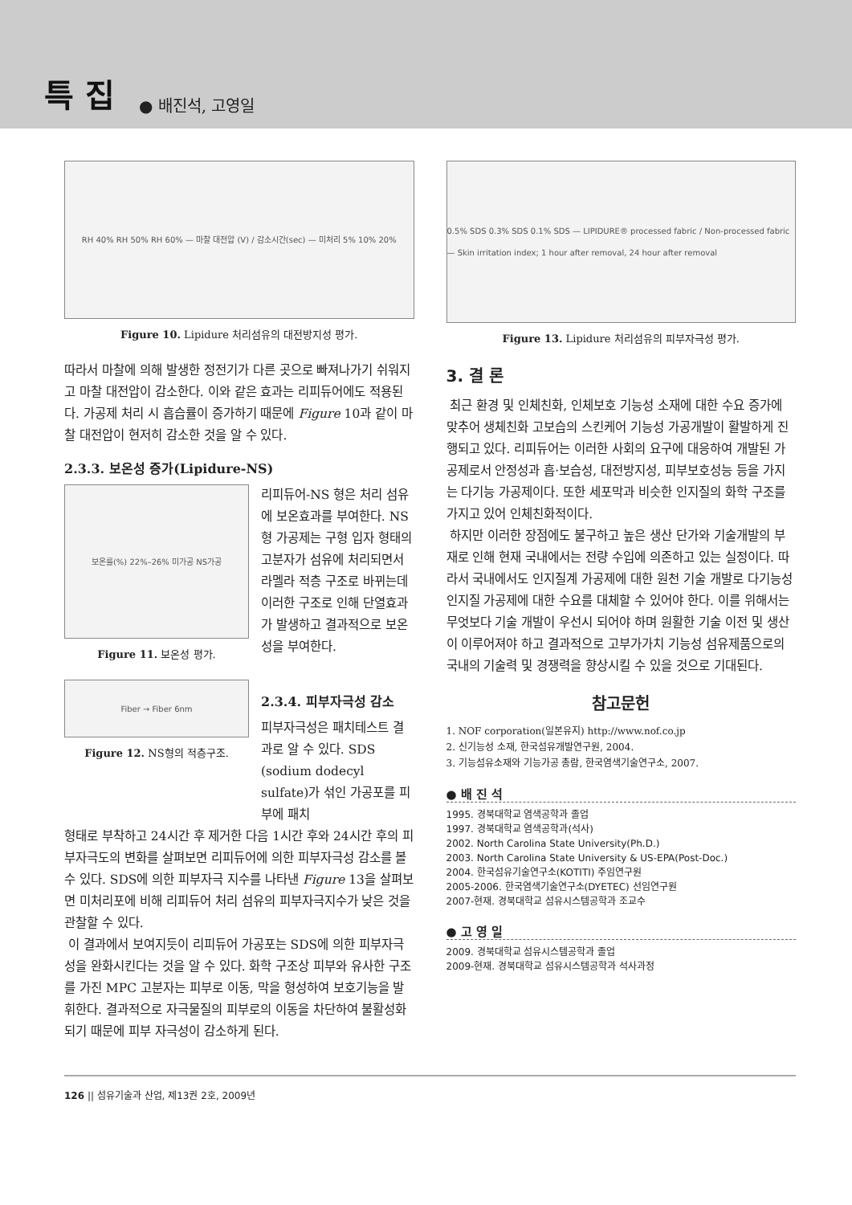특 집 ● 배진석, 고영일
RH 40% RH 50% RH 60% — 마찰 대전압 (V) / 감소시간(sec) — 미처리 5% 10% 20%
Figure 10. Lipidure 처리섬유의 대전방지성 평가.
따라서 마찰에 의해 발생한 정전기가 다른 곳으로 빠져나가기 쉬워지고 마찰 대전압이 감소한다. 이와 같은 효과는 리피듀어에도 적용된다. 가공제 처리 시 흡습률이 증가하기 때문에 Figure 10과 같이 마찰 대전압이 현저히 감소한 것을 알 수 있다.
2.3.3. 보온성 증가(Lipidure-NS)
보온률(%) 22%–26% 미가공 NS가공
Figure 11. 보온성 평가.
리피듀어-NS 형은 처리 섬유에 보온효과를 부여한다. NS 형 가공제는 구형 입자 형태의 고분자가 섬유에 처리되면서 라멜라 적층 구조로 바뀌는데 이러한 구조로 인해 단열효과가 발생하고 결과적으로 보온성을 부여한다.
Fiber → Fiber 6nm
Figure 12. NS형의 적층구조.
2.3.4. 피부자극성 감소
피부자극성은 패치테스트 결과로 알 수 있다. SDS (sodium dodecyl sulfate)가 섞인 가공포를 피부에 패치
형태로 부착하고 24시간 후 제거한 다음 1시간 후와 24시간 후의 피부자극도의 변화를 살펴보면 리피듀어에 의한 피부자극성 감소를 볼 수 있다. SDS에 의한 피부자극 지수를 나타낸 Figure 13을 살펴보면 미처리포에 비해 리피듀어 처리 섬유의 피부자극지수가 낮은 것을 관찰할 수 있다.
이 결과에서 보여지듯이 리피듀어 가공포는 SDS에 의한 피부자극성을 완화시킨다는 것을 알 수 있다. 화학 구조상 피부와 유사한 구조를 가진 MPC 고분자는 피부로 이동, 막을 형성하여 보호기능을 발휘한다. 결과적으로 자극물질의 피부로의 이동을 차단하여 불활성화되기 때문에 피부 자극성이 감소하게 된다.
0.5% SDS 0.3% SDS 0.1% SDS — LIPIDURE® processed fabric / Non-processed fabric — Skin irritation index; 1 hour after removal, 24 hour after removal
Figure 13. Lipidure 처리섬유의 피부자극성 평가.
3. 결 론
최근 환경 및 인체친화, 인체보호 기능성 소재에 대한 수요 증가에 맞추어 생체친화 고보습의 스킨케어 기능성 가공개발이 활발하게 진행되고 있다. 리피듀어는 이러한 사회의 요구에 대응하여 개발된 가공제로서 안정성과 흡·보습성, 대전방지성, 피부보호성능 등을 가지는 다기능 가공제이다. 또한 세포막과 비슷한 인지질의 화학 구조를 가지고 있어 인체친화적이다.
하지만 이러한 장점에도 불구하고 높은 생산 단가와 기술개발의 부재로 인해 현재 국내에서는 전량 수입에 의존하고 있는 실정이다. 따라서 국내에서도 인지질계 가공제에 대한 원천 기술 개발로 다기능성 인지질 가공제에 대한 수요를 대체할 수 있어야 한다. 이를 위해서는 무엇보다 기술 개발이 우선시 되어야 하며 원활한 기술 이전 및 생산이 이루어져야 하고 결과적으로 고부가가치 기능성 섬유제품으로의 국내의 기술력 및 경쟁력을 향상시킬 수 있을 것으로 기대된다.
참고문헌
1. NOF corporation(일본유지) http://www.nof.co.jp
2. 신기능성 소재, 한국섬유개발연구원, 2004.
3. 기능섬유소재와 기능가공 총람, 한국염색기술연구소, 2007.
● 배 진 석
1995. 경북대학교 염색공학과 졸업
1997. 경북대학교 염색공학과(석사)
2002. North Carolina State University(Ph.D.)
2003. North Carolina State University & US-EPA(Post-Doc.)
2004. 한국섬유기술연구소(KOTITI) 주임연구원
2005-2006. 한국염색기술연구소(DYETEC) 선임연구원
2007-현재. 경북대학교 섬유시스템공학과 조교수
● 고 영 일
2009. 경북대학교 섬유시스템공학과 졸업
2009-현재. 경북대학교 섬유시스템공학과 석사과정
126 || 섬유기술과 산업, 제13권 2호, 2009년